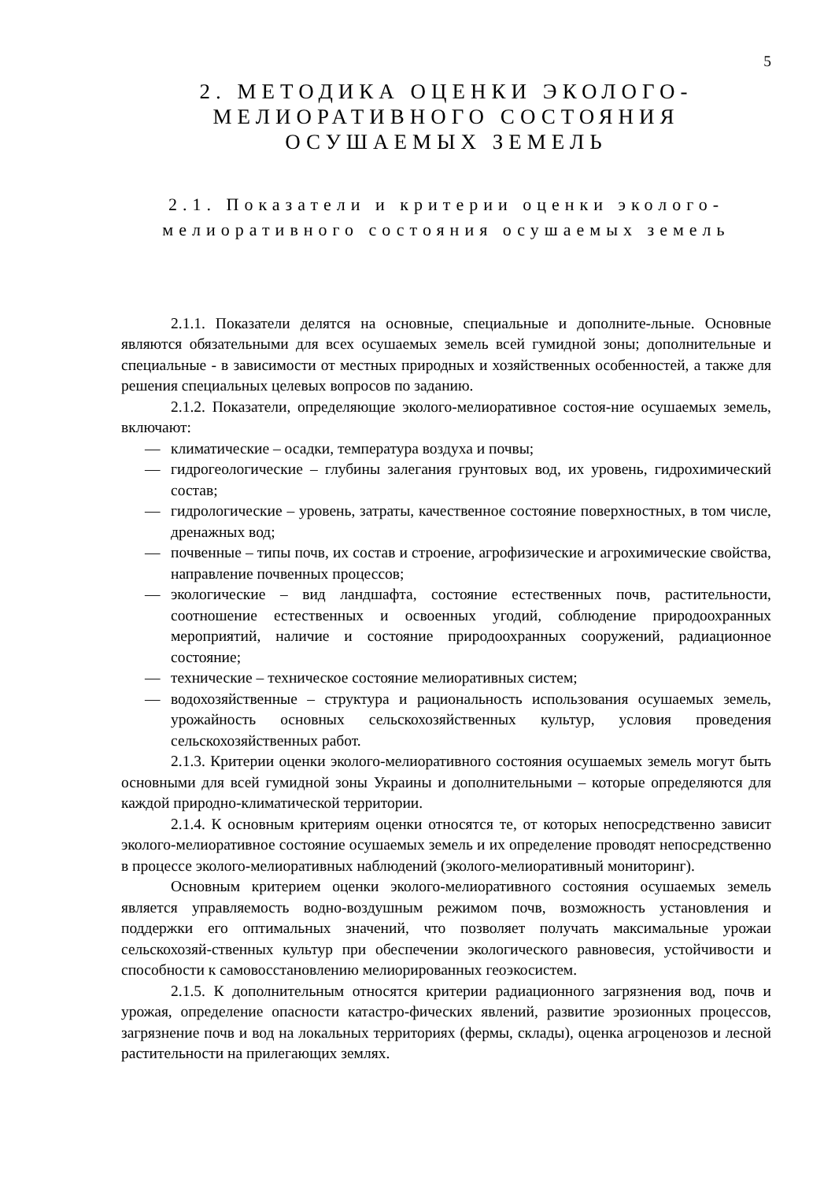5
2. МЕТОДИКА ОЦЕНКИ ЭКОЛОГО-
МЕЛИОРАТИВНОГО СОСТОЯНИЯ
ОСУШАЕМЫХ ЗЕМЕЛЬ
2.1. Показатели и критерии оценки эколого-
мелиоративного состояния осушаемых земель
2.1.1. Показатели делятся на основные, специальные и дополните-льные. Основные являются обязательными для всех осушаемых земель всей гумидной зоны; дополнительные и специальные - в зависимости от местных природных и хозяйственных особенностей, а также для решения специальных целевых вопросов по заданию.
2.1.2. Показатели, определяющие эколого-мелиоративное состоя-ние осушаемых земель, включают:
— климатические – осадки, температура воздуха и почвы;
— гидрогеологические – глубины залегания грунтовых вод, их уровень, гидрохимический состав;
— гидрологические – уровень, затраты, качественное состояние поверхностных, в том числе, дренажных вод;
— почвенные – типы почв, их состав и строение, агрофизические и агрохимические свойства, направление почвенных процессов;
— экологические – вид ландшафта, состояние естественных почв, растительности, соотношение естественных и освоенных угодий, соблюдение природоохранных мероприятий, наличие и состояние природоохранных сооружений, радиационное состояние;
— технические – техническое состояние мелиоративных систем;
— водохозяйственные – структура и рациональность использования осушаемых земель, урожайность основных сельскохозяйственных культур, условия проведения сельскохозяйственных работ.
2.1.3. Критерии оценки эколого-мелиоративного состояния осушаемых земель могут быть основными для всей гумидной зоны Украины и дополнительными – которые определяются для каждой природно-климатической территории.
2.1.4. К основным критериям оценки относятся те, от которых непосредственно зависит эколого-мелиоративное состояние осушаемых земель и их определение проводят непосредственно в процессе эколого-мелиоративных наблюдений (эколого-мелиоративный мониторинг).
Основным критерием оценки эколого-мелиоративного состояния осушаемых земель является управляемость водно-воздушным режимом почв, возможность установления и поддержки его оптимальных значений, что позволяет получать максимальные урожаи сельскохозяй-ственных культур при обеспечении экологического равновесия, устойчивости и способности к самовосстановлению мелиорированных геоэкосистем.
2.1.5. К дополнительным относятся критерии радиационного загрязнения вод, почв и урожая, определение опасности катастро-фических явлений, развитие эрозионных процессов, загрязнение почв и вод на локальных территориях (фермы, склады), оценка агроценозов и лесной растительности на прилегающих землях.